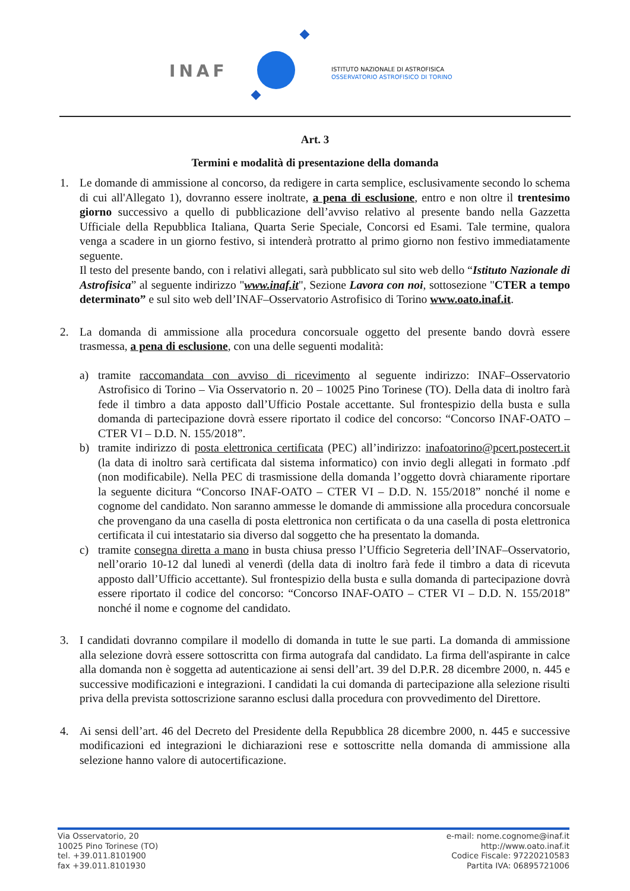INAF
ISTITUTO NAZIONALE DI ASTROFISICA
OSSERVATORIO ASTROFISICO DI TORINO
Art. 3
Termini e modalità di presentazione della domanda
1. Le domande di ammissione al concorso, da redigere in carta semplice, esclusivamente secondo lo schema di cui all'Allegato 1), dovranno essere inoltrate, a pena di esclusione, entro e non oltre il trentesimo giorno successivo a quello di pubblicazione dell’avviso relativo al presente bando nella Gazzetta Ufficiale della Repubblica Italiana, Quarta Serie Speciale, Concorsi ed Esami. Tale termine, qualora venga a scadere in un giorno festivo, si intenderà protratto al primo giorno non festivo immediatamente seguente.
Il testo del presente bando, con i relativi allegati, sarà pubblicato sul sito web dello “Istituto Nazionale di Astrofisica” al seguente indirizzo "www.inaf.it", Sezione Lavora con noi, sottosezione "CTER a tempo determinato” e sul sito web dell’INAF–Osservatorio Astrofisico di Torino www.oato.inaf.it.
2. La domanda di ammissione alla procedura concorsuale oggetto del presente bando dovrà essere trasmessa, a pena di esclusione, con una delle seguenti modalità:
a) tramite raccomandata con avviso di ricevimento al seguente indirizzo: INAF–Osservatorio Astrofisico di Torino – Via Osservatorio n. 20 – 10025 Pino Torinese (TO). Della data di inoltro farà fede il timbro a data apposto dall’Ufficio Postale accettante. Sul frontespizio della busta e sulla domanda di partecipazione dovrà essere riportato il codice del concorso: “Concorso INAF-OATO – CTER VI – D.D. N. 155/2018”.
b) tramite indirizzo di posta elettronica certificata (PEC) all’indirizzo: inafoatorino@pcert.postecert.it (la data di inoltro sarà certificata dal sistema informatico) con invio degli allegati in formato .pdf (non modificabile). Nella PEC di trasmissione della domanda l’oggetto dovrà chiaramente riportare la seguente dicitura “Concorso INAF-OATO – CTER VI – D.D. N. 155/2018” nonché il nome e cognome del candidato. Non saranno ammesse le domande di ammissione alla procedura concorsuale che provengano da una casella di posta elettronica non certificata o da una casella di posta elettronica certificata il cui intestatario sia diverso dal soggetto che ha presentato la domanda.
c) tramite consegna diretta a mano in busta chiusa presso l’Ufficio Segreteria dell’INAF–Osservatorio, nell’orario 10-12 dal lunedì al venerdì (della data di inoltro farà fede il timbro a data di ricevuta apposto dall’Ufficio accettante). Sul frontespizio della busta e sulla domanda di partecipazione dovrà essere riportato il codice del concorso: “Concorso INAF-OATO – CTER VI – D.D. N. 155/2018” nonché il nome e cognome del candidato.
3. I candidati dovranno compilare il modello di domanda in tutte le sue parti. La domanda di ammissione alla selezione dovrà essere sottoscritta con firma autografa dal candidato. La firma dell'aspirante in calce alla domanda non è soggetta ad autenticazione ai sensi dell’art. 39 del D.P.R. 28 dicembre 2000, n. 445 e successive modificazioni e integrazioni. I candidati la cui domanda di partecipazione alla selezione risulti priva della prevista sottoscrizione saranno esclusi dalla procedura con provvedimento del Direttore.
4. Ai sensi dell’art. 46 del Decreto del Presidente della Repubblica 28 dicembre 2000, n. 445 e successive modificazioni ed integrazioni le dichiarazioni rese e sottoscritte nella domanda di ammissione alla selezione hanno valore di autocertificazione.
Via Osservatorio, 20
10025 Pino Torinese (TO)
tel. +39.011.8101900
fax +39.011.8101930
e-mail: nome.cognome@inaf.it
http://www.oato.inaf.it
Codice Fiscale: 97220210583
Partita IVA: 06895721006